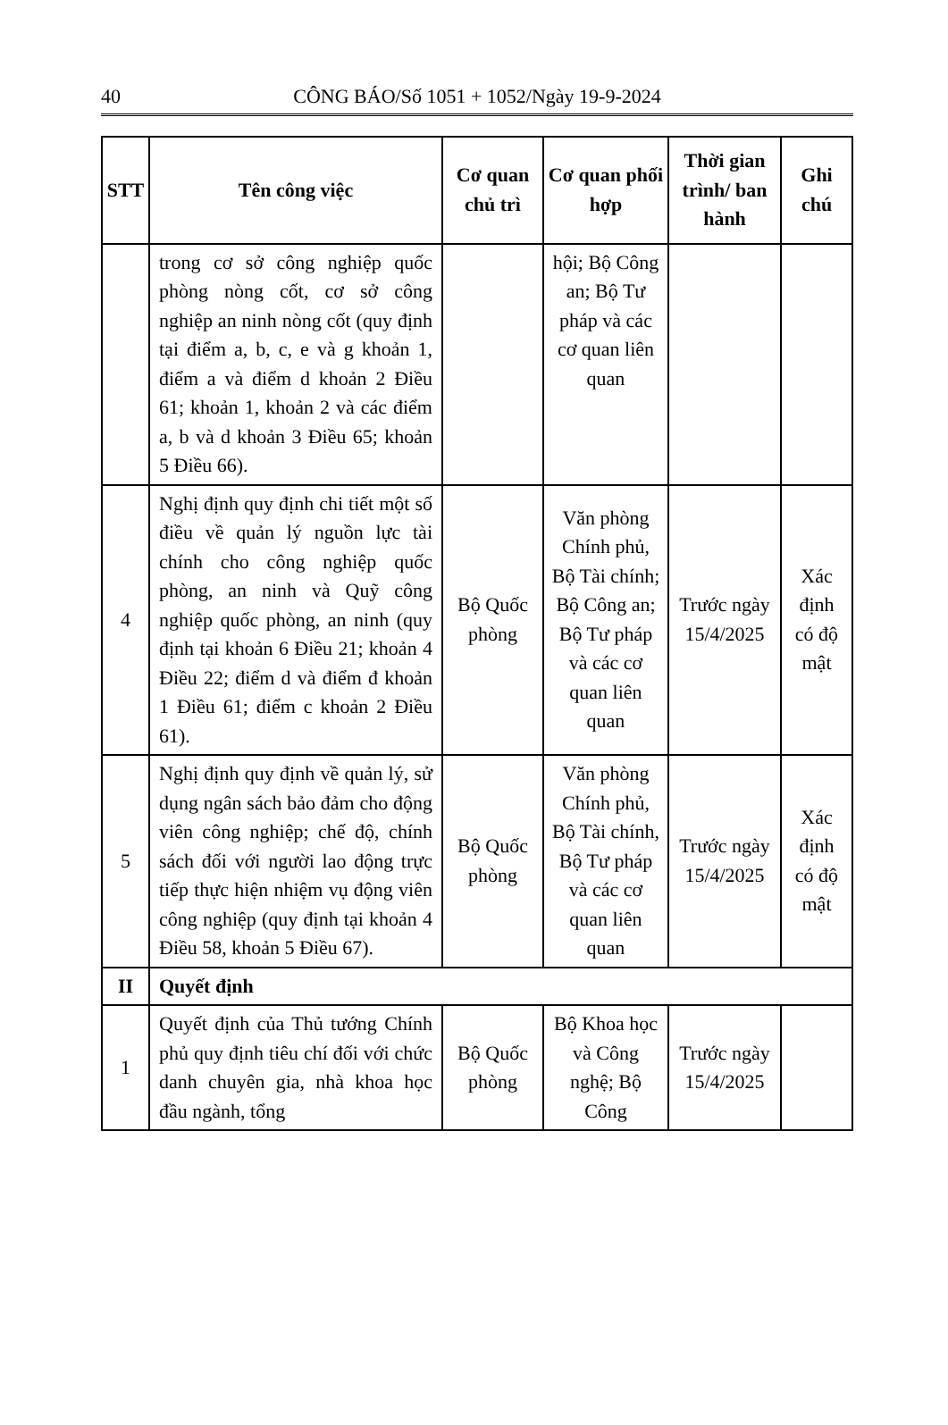40 CÔNG BÁO/Số 1051 + 1052/Ngày 19-9-2024
| STT | Tên công việc | Cơ quan chủ trì | Cơ quan phối hợp | Thời gian trình/ ban hành | Ghi chú |
| --- | --- | --- | --- | --- | --- |
| | trong cơ sở công nghiệp quốc phòng nòng cốt, cơ sở công nghiệp an ninh nòng cốt (quy định tại điểm a, b, c, e và g khoản 1, điểm a và điểm d khoản 2 Điều 61; khoản 1, khoản 2 và các điểm a, b và d khoản 3 Điều 65; khoản 5 Điều 66). | | hội; Bộ Công an; Bộ Tư pháp và các cơ quan liên quan | | |
| 4 | Nghị định quy định chi tiết một số điều về quản lý nguồn lực tài chính cho công nghiệp quốc phòng, an ninh và Quỹ công nghiệp quốc phòng, an ninh (quy định tại khoản 6 Điều 21; khoản 4 Điều 22; điểm d và điểm đ khoản 1 Điều 61; điểm c khoản 2 Điều 61). | Bộ Quốc phòng | Văn phòng Chính phủ, Bộ Tài chính; Bộ Công an; Bộ Tư pháp và các cơ quan liên quan | Trước ngày 15/4/2025 | Xác định có độ mật |
| 5 | Nghị định quy định về quản lý, sử dụng ngân sách bảo đảm cho động viên công nghiệp; chế độ, chính sách đối với người lao động trực tiếp thực hiện nhiệm vụ động viên công nghiệp (quy định tại khoản 4 Điều 58, khoản 5 Điều 67). | Bộ Quốc phòng | Văn phòng Chính phủ, Bộ Tài chính, Bộ Tư pháp và các cơ quan liên quan | Trước ngày 15/4/2025 | Xác định có độ mật |
| II | Quyết định | | | | |
| 1 | Quyết định của Thủ tướng Chính phủ quy định tiêu chí đối với chức danh chuyên gia, nhà khoa học đầu ngành, tổng | Bộ Quốc phòng | Bộ Khoa học và Công nghệ; Bộ Công | Trước ngày 15/4/2025 | |